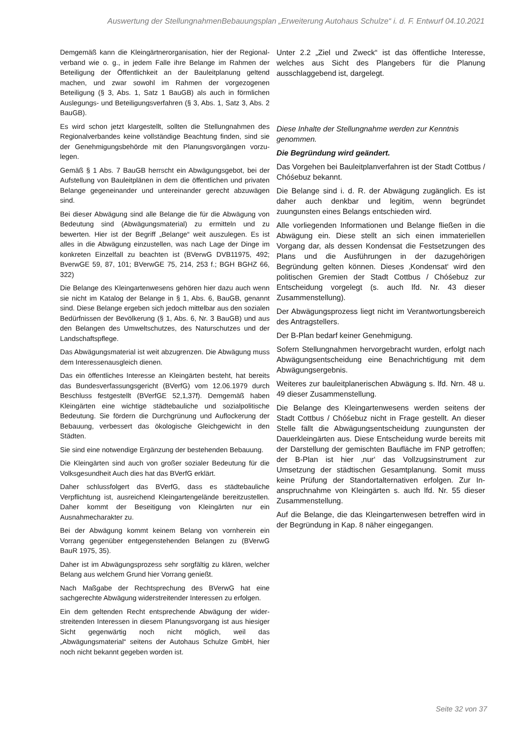Auswertung der StellungnahmenBebauungsplan „Erweiterung Autohaus Schulze“ i. d. F. Entwurf 04.10.2021
Demgemäß kann die Kleingärtnerorganisation, hier der Regional­verband wie o. g., in jedem Falle ihre Belange im Rahmen der Beteiligung der Öffentlichkeit an der Bauleitplanung geltend machen, und zwar sowohl im Rahmen der vorgezogenen Beteiligung (§ 3, Abs. 1, Satz 1 BauGB) als auch in förmlichen Auslegungs- und Beteiligungsverfahren (§ 3, Abs. 1, Satz 3, Abs. 2 BauGB).
Es wird schon jetzt klargestellt, sollten die Stellungnahmen des Regionalverbandes keine vollständige Beachtung finden, sind sie der Genehmigungsbehörde mit den Planungsvorgängen vorzu­legen.
Gemäß § 1 Abs. 7 BauGB herrscht ein Abwägungsgebot, bei der Aufstellung von Bauleitplänen in dem die öffentlichen und privaten Belange gegeneinander und untereinander gerecht abzuwägen sind.
Bei dieser Abwägung sind alle Belange die für die Abwägung von Bedeutung sind (Abwägungsmaterial) zu ermitteln und zu bewerten. Hier ist der Begriff „Belange“ weit auszulegen. Es ist alles in die Abwägung einzustellen, was nach Lage der Dinge im konkreten Einzelfall zu beachten ist (BVerwG DVB11975, 492; BverwGE 59, 87, 101; BVerwGE 75, 214, 253 f.; BGH BGHZ 66, 322)
Die Belange des Kleingartenwesens gehören hier dazu auch wenn sie nicht im Katalog der Belange in § 1, Abs. 6, BauGB, genannt sind. Diese Belange ergeben sich jedoch mittelbar aus den sozialen Bedürfnissen der Bevölkerung (§ 1, Abs. 6, Nr. 3 BauGB) und aus den Belangen des Umweltschutzes, des Naturschutzes und der Landschaftspflege.
Das Abwägungsmaterial ist weit abzugrenzen. Die Abwägung muss dem Interessenausgleich dienen.
Das ein öffentliches Interesse an Kleingärten besteht, hat bereits das Bundesverfassungsgericht (BVerfG) vom 12.06.1979 durch Beschluss festgestellt (BVerfGE 52,1,37f). Demgemäß haben Kleingärten eine wichtige städtebauliche und sozialpolitische Bedeutung. Sie fördern die Durchgrünung und Auflockerung der Bebauung, verbessert das ökologische Gleichgewicht in den Städten.
Sie sind eine notwendige Ergänzung der bestehenden Bebauung.
Die Kleingärten sind auch von großer sozialer Bedeutung für die Volksgesundheit Auch dies hat das BVerfG erklärt.
Daher schlussfolgert das BVerfG, dass es städtebauliche Verpflichtung ist, ausreichend Kleingartengelände bereit­zustellen. Daher kommt der Beseitigung von Kleingärten nur ein Ausnahmecharakter zu.
Bei der Abwägung kommt keinem Belang von vornherein ein Vorrang gegenüber entgegenstehenden Belangen zu (BVerwG BauR 1975, 35).
Daher ist im Abwägungsprozess sehr sorgfältig zu klären, welcher Belang aus welchem Grund hier Vorrang genießt.
Nach Maßgabe der Rechtsprechung des BVerwG hat eine sachgerechte Abwägung widerstreitender Interessen zu erfolgen.
Ein dem geltenden Recht entsprechende Abwägung der wider­streitenden Interessen in diesem Planungsvorgang ist aus hiesiger Sicht gegenwärtig noch nicht möglich, weil das „Abwägungsmaterial“ seitens der Autohaus Schulze GmbH, hier noch nicht bekannt gegeben worden ist.
Unter 2.2 „Ziel und Zweck“ ist das öffentliche Interesse, welches aus Sicht des Plangebers für die Planung ausschlaggebend ist, dargelegt.
Diese Inhalte der Stellungnahme werden zur Kenntnis genommen.
Die Begründung wird geändert.
Das Vorgehen bei Bauleitplanverfahren ist der Stadt Cottbus / Chóśebuz bekannt.
Die Belange sind i. d. R. der Abwägung zugänglich. Es ist daher auch denkbar und legitim, wenn begründet zuungunsten eines Belangs entschieden wird.
Alle vorliegenden Informationen und Belange fließen in die Abwägung ein. Diese stellt an sich einen immateriellen Vorgang dar, als dessen Kondensat die Festsetzungen des Plans und die Ausführungen in der dazugehörigen Begründung gelten können. Dieses ‚Kondensat‘ wird den politischen Gremien der Stadt Cottbus / Chóśebuz zur Entscheidung vorgelegt (s. auch lfd. Nr. 43 dieser Zusammenstellung).
Der Abwägungsprozess liegt nicht im Verantwortungs­bereich des Antragstellers.
Der B-Plan bedarf keiner Genehmigung.
Sofern Stellungnahmen hervorgebracht wurden, er­folgt nach Abwägungsentscheidung eine Benach­richtigung mit dem Abwägungsergebnis.
Weiteres zur bauleitplanerischen Abwägung s. lfd. Nrn. 48 u. 49 dieser Zusammenstellung.
Die Belange des Kleingartenwesens werden seitens der Stadt Cottbus / Chóśebuz nicht in Frage gestellt. An dieser Stelle fällt die Abwägungsentscheidung zu­ungunsten der Dauerkleingärten aus. Diese Ent­scheidung wurde bereits mit der Darstellung der gemischten Baufläche im FNP getroffen; der B-Plan ist hier ‚nur‘ das Vollzugsinstrument zur Umsetzung der städtischen Gesamtplanung. Somit muss keine Prüfung der Standortalternativen erfolgen. Zur In­anspruchnahme von Kleingärten s. auch lfd. Nr. 55 dieser Zusammenstellung.
Auf die Belange, die das Kleingartenwesen betreffen wird in der Begründung in Kap. 8 näher eingegangen.
Seite 32 von 37